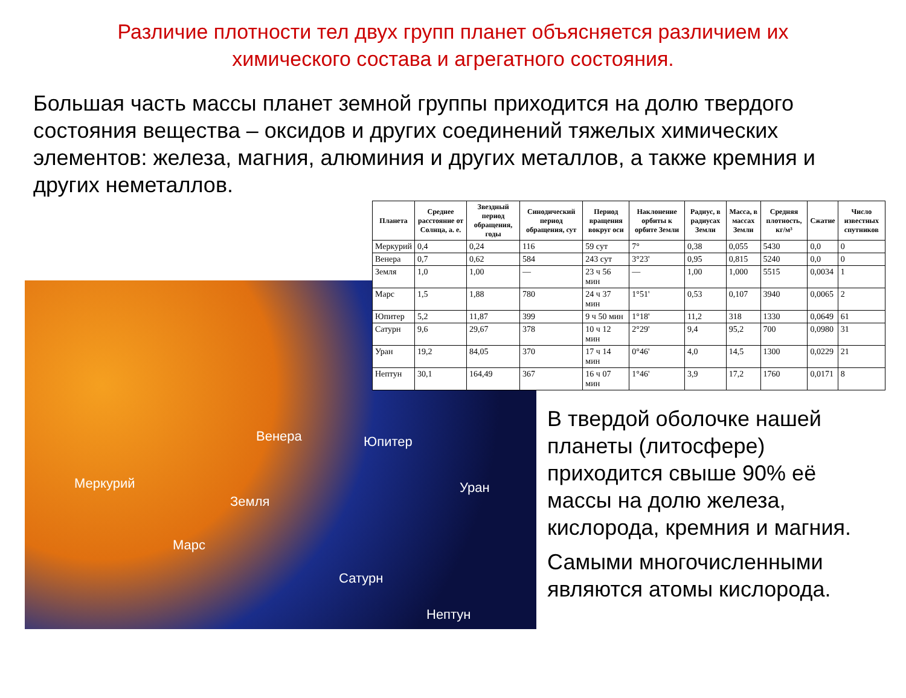Различие плотности тел двух групп планет объясняется различием их химического состава и агрегатного состояния.
Большая часть массы планет земной группы приходится на долю твердого состояния вещества – оксидов и других соединений тяжелых химических элементов: железа, магния, алюминия и других металлов, а также кремния и других неметаллов.
Меркурий
Венера
Земля
Марс
Юпитер
Уран
Сатурн
Нептун
| Планета | Среднее расстояние от Солнца, а. е. | Звездный период обращения, годы | Синодический период обращения, сут | Период вращения вокруг оси | Наклонение орбиты к орбите Земли | Радиус, в радиусах Земли | Масса, в массах Земли | Средняя плотность, кг/м³ | Сжатие | Число известных спутников |
| --- | --- | --- | --- | --- | --- | --- | --- | --- | --- | --- |
| Меркурий | 0,4 | 0,24 | 116 | 59 сут | 7° | 0,38 | 0,055 | 5430 | 0,0 | 0 |
| Венера | 0,7 | 0,62 | 584 | 243 сут | 3°23' | 0,95 | 0,815 | 5240 | 0,0 | 0 |
| Земля | 1,0 | 1,00 | — | 23 ч 56 мин | — | 1,00 | 1,000 | 5515 | 0,0034 | 1 |
| Марс | 1,5 | 1,88 | 780 | 24 ч 37 мин | 1°51' | 0,53 | 0,107 | 3940 | 0,0065 | 2 |
| Юпитер | 5,2 | 11,87 | 399 | 9 ч 50 мин | 1°18' | 11,2 | 318 | 1330 | 0,0649 | 61 |
| Сатурн | 9,6 | 29,67 | 378 | 10 ч 12 мин | 2°29' | 9,4 | 95,2 | 700 | 0,0980 | 31 |
| Уран | 19,2 | 84,05 | 370 | 17 ч 14 мин | 0°46' | 4,0 | 14,5 | 1300 | 0,0229 | 21 |
| Нептун | 30,1 | 164,49 | 367 | 16 ч 07 мин | 1°46' | 3,9 | 17,2 | 1760 | 0,0171 | 8 |
В твердой оболочке нашей планеты (литосфере) приходится свыше 90% её массы на долю железа, кислорода, кремния и магния.
Самыми многочисленными являются атомы кислорода.